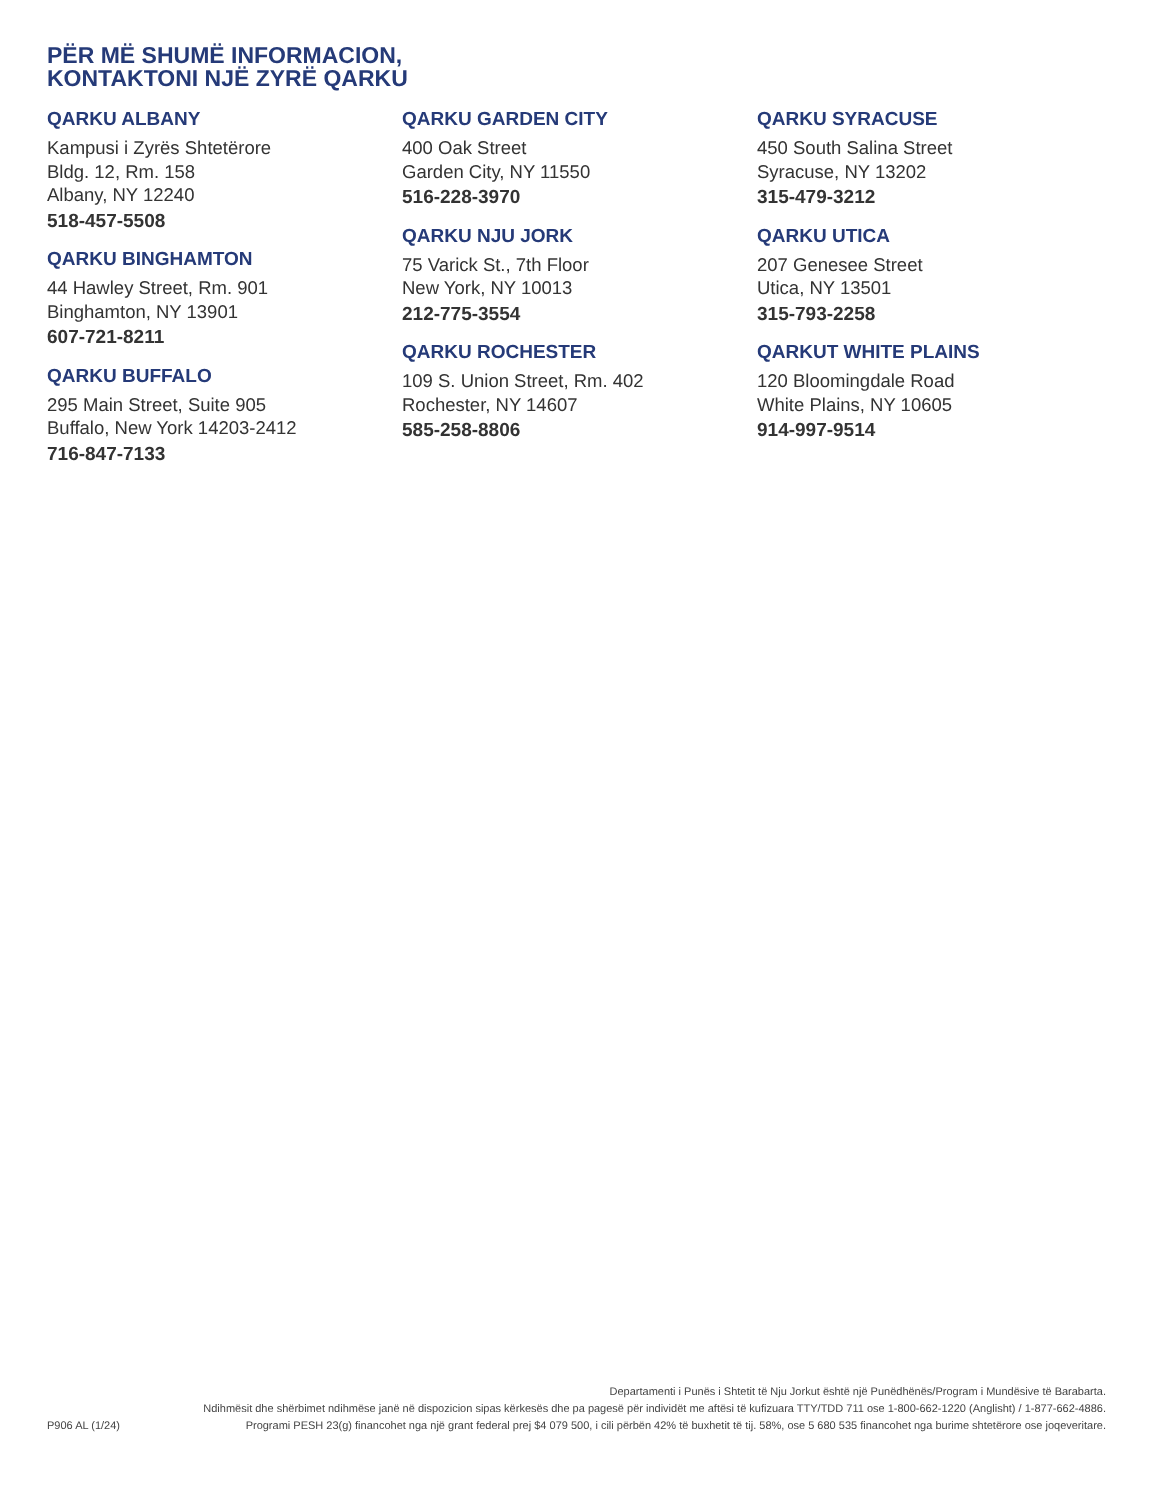PËR MË SHUMË INFORMACION,
KONTAKTONI NJË ZYRË QARKU
QARKU ALBANY
Kampusi i Zyrës Shtetërore
Bldg. 12, Rm. 158
Albany, NY 12240
518-457-5508
QARKU BINGHAMTON
44 Hawley Street, Rm. 901
Binghamton, NY 13901
607-721-8211
QARKU BUFFALO
295 Main Street, Suite 905
Buffalo, New York 14203-2412
716-847-7133
QARKU GARDEN CITY
400 Oak Street
Garden City, NY 11550
516-228-3970
QARKU NJU JORK
75 Varick St., 7th Floor
New York, NY 10013
212-775-3554
QARKU ROCHESTER
109 S. Union Street, Rm. 402
Rochester, NY 14607
585-258-8806
QARKU SYRACUSE
450 South Salina Street
Syracuse, NY 13202
315-479-3212
QARKU UTICA
207 Genesee Street
Utica, NY 13501
315-793-2258
QARKUT WHITE PLAINS
120 Bloomingdale Road
White Plains, NY 10605
914-997-9514
P906 AL (1/24)
Departamenti i Punës i Shtetit të Nju Jorkut është një Punëdhënës/Program i Mundësive të Barabarta.
Ndihmësit dhe shërbimet ndihmëse janë në dispozicion sipas kërkesës dhe pa pagesë për individët me aftësi të kufizuara TTY/TDD 711 ose 1-800-662-1220 (Anglisht) / 1-877-662-4886.
Programi PESH 23(g) financohet nga një grant federal prej $4 079 500, i cili përbën 42% të buxhetit të tij. 58%, ose 5 680 535 financohet nga burime shtetërore ose joqeveritare.